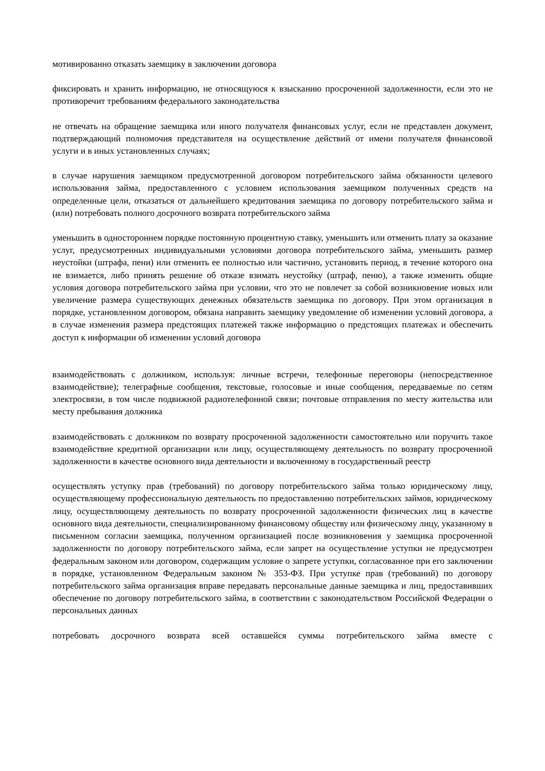мотивированно отказать заемщику в заключении договора
фиксировать и хранить информацию, не относящуюся к взысканию просроченной задолженности, если это не противоречит требованиям федерального законодательства
не отвечать на обращение заемщика или иного получателя финансовых услуг, если не представлен документ, подтверждающий полномочия представителя на осуществление действий от имени получателя финансовой услуги и в иных установленных случаях;
в случае нарушения заемщиком предусмотренной договором потребительского займа обязанности целевого использования займа, предоставленного с условием использования заемщиком полученных средств на определенные цели, отказаться от дальнейшего кредитования заемщика по договору потребительского займа и (или) потребовать полного досрочного возврата потребительского займа
уменьшить в одностороннем порядке постоянную процентную ставку, уменьшить или отменить плату за оказание услуг, предусмотренных индивидуальными условиями договора потребительского займа, уменьшить размер неустойки (штрафа, пени) или отменить ее полностью или частично, установить период, в течение которого она не взимается, либо принять решение об отказе взимать неустойку (штраф, пеню), а также изменить общие условия договора потребительского займа при условии, что это не повлечет за собой возникновение новых или увеличение размера существующих денежных обязательств заемщика по договору. При этом организация в порядке, установленном договором, обязана направить заемщику уведомление об изменении условий договора, а в случае изменения размера предстоящих платежей также информацию о предстоящих платежах и обеспечить доступ к информации об изменении условий договора
взаимодействовать с должником, используя: личные встречи, телефонные переговоры (непосредственное взаимодействие); телеграфные сообщения, текстовые, голосовые и иные сообщения, передаваемые по сетям электросвязи, в том числе подвижной радиотелефонной связи; почтовые отправления по месту жительства или месту пребывания должника
взаимодействовать с должником по возврату просроченной задолженности самостоятельно или поручить такое взаимодействие кредитной организации или лицу, осуществляющему деятельность по возврату просроченной задолженности в качестве основного вида деятельности и включенному в государственный реестр
осуществлять уступку прав (требований) по договору потребительского займа только юридическому лицу, осуществляющему профессиональную деятельность по предоставлению потребительских займов, юридическому лицу, осуществляющему деятельность по возврату просроченной задолженности физических лиц в качестве основного вида деятельности, специализированному финансовому обществу или физическому лицу, указанному в письменном согласии заемщика, полученном организацией после возникновения у заемщика просроченной задолженности по договору потребительского займа, если запрет на осуществление уступки не предусмотрен федеральным законом или договором, содержащим условие о запрете уступки, согласованное при его заключении в порядке, установленном Федеральным законом № 353-ФЗ. При уступке прав (требований) по договору потребительского займа организация вправе передавать персональные данные заемщика и лиц, предоставивших обеспечение по договору потребительского займа, в соответствии с законодательством Российской Федерации о персональных данных
потребовать досрочного возврата всей оставшейся суммы потребительского займа вместе с